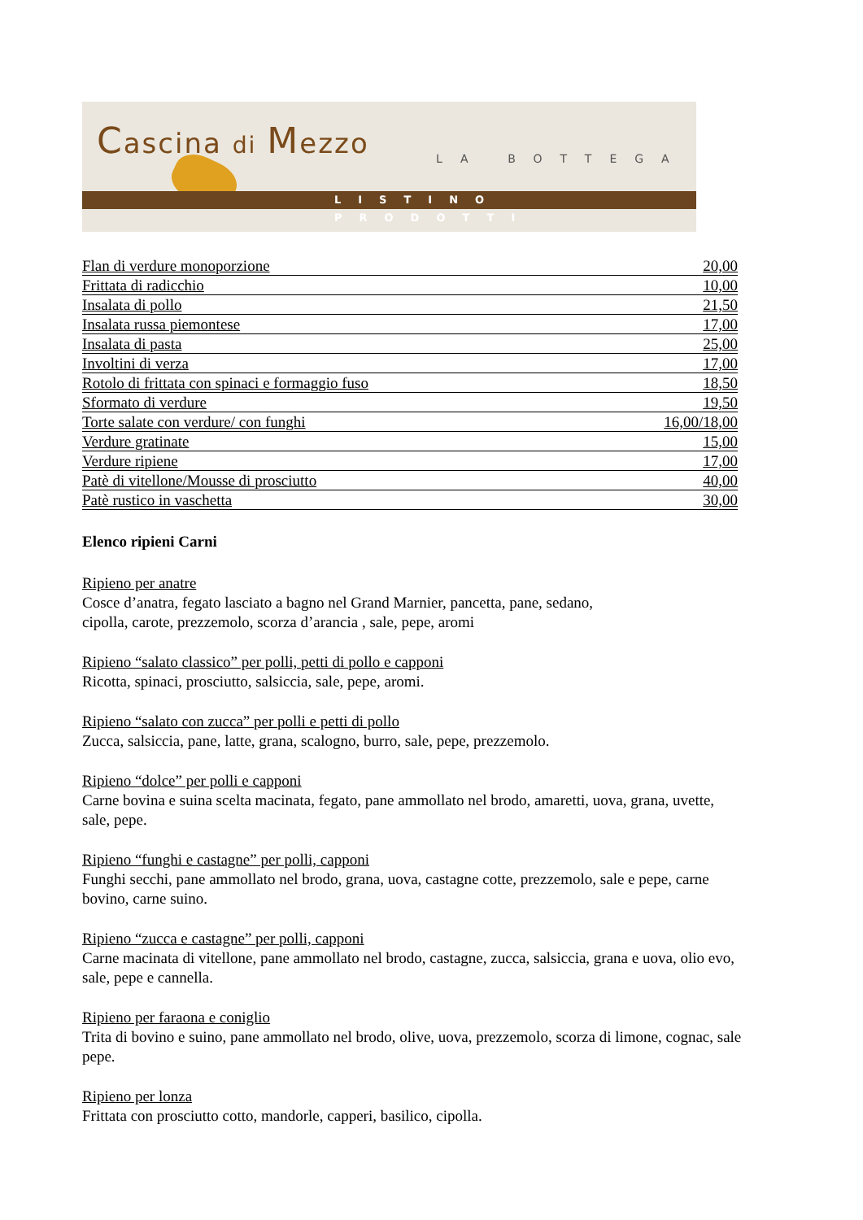Cascina di Mezzo
LA BOTTEGA
LISTINO PRODOTTI
| Flan di verdure monoporzione | 20,00 |
| Frittata di radicchio | 10,00 |
| Insalata di pollo | 21,50 |
| Insalata russa piemontese | 17,00 |
| Insalata di pasta | 25,00 |
| Involtini di verza | 17,00 |
| Rotolo di frittata con spinaci e formaggio fuso | 18,50 |
| Sformato di verdure | 19,50 |
| Torte salate con verdure/ con funghi | 16,00/18,00 |
| Verdure gratinate | 15,00 |
| Verdure ripiene | 17,00 |
| Patè di vitellone/Mousse di prosciutto | 40,00 |
| Patè rustico in vaschetta | 30,00 |
Elenco ripieni Carni
Ripieno per anatre
Cosce d’anatra, fegato lasciato a bagno nel Grand Marnier, pancetta, pane, sedano,
cipolla, carote, prezzemolo, scorza d’arancia , sale, pepe, aromi
Ripieno “salato classico” per polli, petti di pollo e capponi
Ricotta, spinaci, prosciutto, salsiccia, sale, pepe, aromi.
Ripieno “salato con zucca” per polli e petti di pollo
Zucca, salsiccia, pane, latte, grana, scalogno, burro, sale, pepe, prezzemolo.
Ripieno “dolce” per polli e capponi
Carne bovina e suina scelta macinata, fegato, pane ammollato nel brodo, amaretti, uova, grana, uvette, sale, pepe.
Ripieno “funghi e castagne” per polli, capponi
Funghi secchi, pane ammollato nel brodo, grana, uova, castagne cotte, prezzemolo, sale e pepe, carne bovino, carne suino.
Ripieno “zucca e castagne” per polli, capponi
Carne macinata di vitellone, pane ammollato nel brodo, castagne, zucca, salsiccia, grana e uova, olio evo, sale, pepe e cannella.
Ripieno per faraona e coniglio
Trita di bovino e suino, pane ammollato nel brodo, olive, uova, prezzemolo, scorza di limone, cognac, sale pepe.
Ripieno per lonza
Frittata con prosciutto cotto, mandorle, capperi, basilico, cipolla.